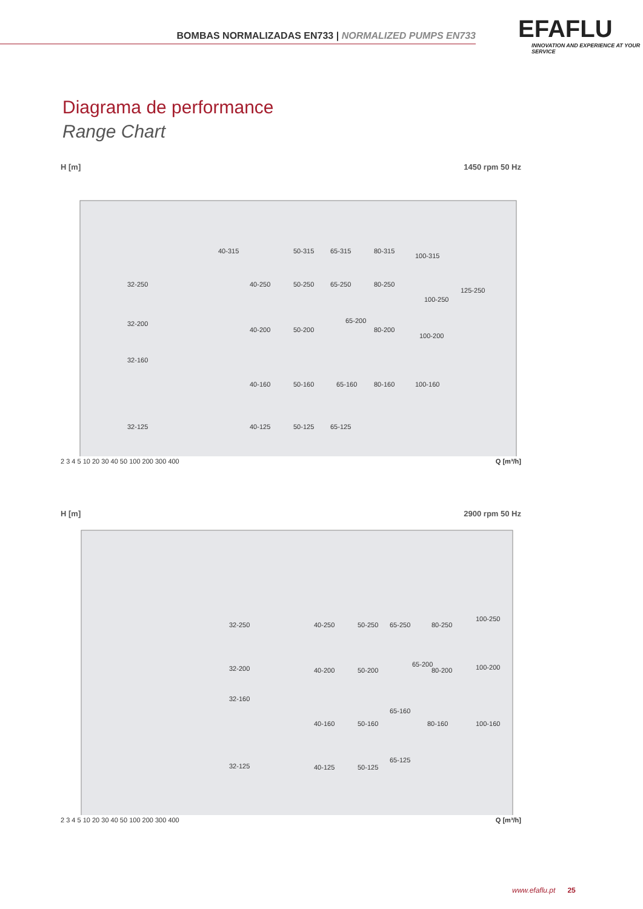BOMBAS NORMALIZADAS EN733 | NORMALIZED PUMPS EN733
EFAFLU
INNOVATION AND EXPERIENCE AT YOUR SERVICE
Diagrama de performance
Range Chart
H [m] 1450 rpm 50 Hz
32-250
32-200
32-160
32-125
40-315
40-250
40-200
40-160
40-125
50-315
50-250
50-200
50-160
50-125
65-315
65-250
65-200
65-160
65-125
80-315
80-250
80-200
80-160
100-315
100-250
100-200
100-160
125-250
2 3 4 5 10 20 30 40 50 100 200 300 400 Q [m³/h]
H [m] 2900 rpm 50 Hz
32-250
32-200
32-160
32-125
40-250
40-200
40-160
40-125
50-250
50-200
50-160
50-125
65-250
65-200
65-160
65-125
80-250
80-200
80-160
100-250
100-200
100-160
2 3 4 5 10 20 30 40 50 100 200 300 400 Q [m³/h]
www.efaflu.pt 25